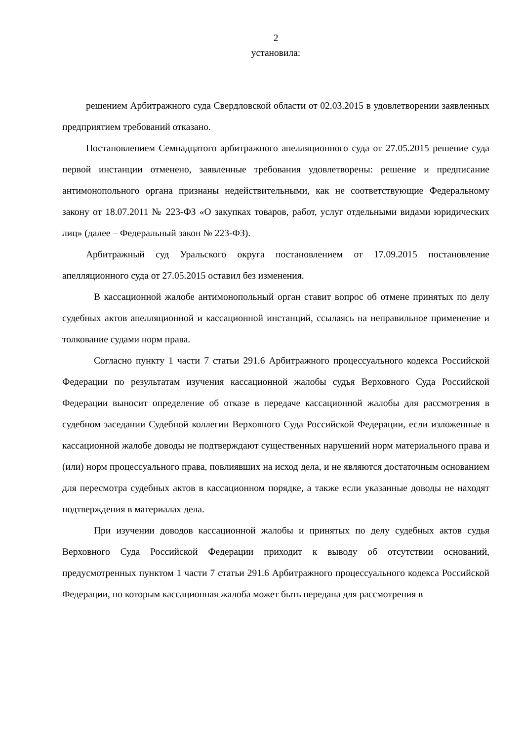2
установила:
решением Арбитражного суда Свердловской области от 02.03.2015 в удовлетворении заявленных предприятием требований отказано.
Постановлением Семнадцатого арбитражного апелляционного суда от 27.05.2015 решение суда первой инстанции отменено, заявленные требования удовлетворены: решение и предписание антимонопольного органа признаны недействительными, как не соответствующие Федеральному закону от 18.07.2011 № 223-ФЗ «О закупках товаров, работ, услуг отдельными видами юридических лиц» (далее – Федеральный закон № 223-ФЗ).
Арбитражный суд Уральского округа постановлением от 17.09.2015 постановление апелляционного суда от 27.05.2015 оставил без изменения.
В кассационной жалобе антимонопольный орган ставит вопрос об отмене принятых по делу судебных актов апелляционной и кассационной инстанций, ссылаясь на неправильное применение и толкование судами норм права.
Согласно пункту 1 части 7 статьи 291.6 Арбитражного процессуального кодекса Российской Федерации по результатам изучения кассационной жалобы судья Верховного Суда Российской Федерации выносит определение об отказе в передаче кассационной жалобы для рассмотрения в судебном заседании Судебной коллегии Верховного Суда Российской Федерации, если изложенные в кассационной жалобе доводы не подтверждают существенных нарушений норм материального права и (или) норм процессуального права, повлиявших на исход дела, и не являются достаточным основанием для пересмотра судебных актов в кассационном порядке, а также если указанные доводы не находят подтверждения в материалах дела.
При изучении доводов кассационной жалобы и принятых по делу судебных актов судья Верховного Суда Российской Федерации приходит к выводу об отсутствии оснований, предусмотренных пунктом 1 части 7 статьи 291.6 Арбитражного процессуального кодекса Российской Федерации, по которым кассационная жалоба может быть передана для рассмотрения в